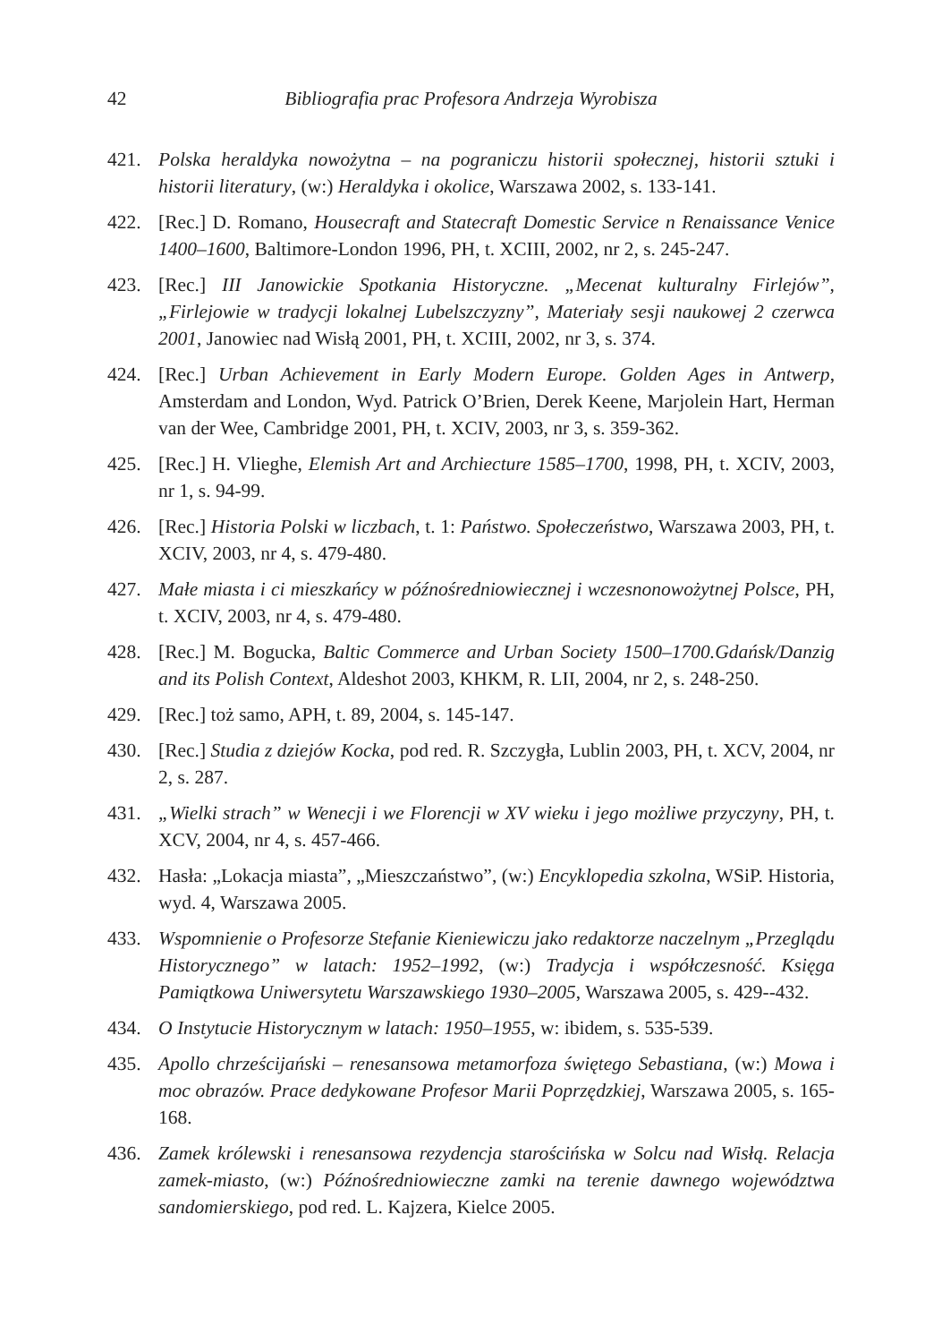42 Bibliografia prac Profesora Andrzeja Wyrobisza
421. Polska heraldyka nowożytna – na pograniczu historii społecznej, historii sztuki i historii literatury, (w:) Heraldyka i okolice, Warszawa 2002, s. 133-141.
422. [Rec.] D. Romano, Housecraft and Statecraft Domestic Service n Renaissance Venice 1400–1600, Baltimore-London 1996, PH, t. XCIII, 2002, nr 2, s. 245-247.
423. [Rec.] III Janowickie Spotkania Historyczne. „Mecenat kulturalny Firlejów”, „Firlejowie w tradycji lokalnej Lubelszczyzny”, Materiały sesji naukowej 2 czerwca 2001, Janowiec nad Wisłą 2001, PH, t. XCIII, 2002, nr 3, s. 374.
424. [Rec.] Urban Achievement in Early Modern Europe. Golden Ages in Antwerp, Amsterdam and London, Wyd. Patrick O’Brien, Derek Keene, Marjolein Hart, Herman van der Wee, Cambridge 2001, PH, t. XCIV, 2003, nr 3, s. 359-362.
425. [Rec.] H. Vlieghe, Elemish Art and Archiecture 1585–1700, 1998, PH, t. XCIV, 2003, nr 1, s. 94-99.
426. [Rec.] Historia Polski w liczbach, t. 1: Państwo. Społeczeństwo, Warszawa 2003, PH, t. XCIV, 2003, nr 4, s. 479-480.
427. Małe miasta i ci mieszkańcy w późnośredniowiecznej i wczesnonowożytnej Polsce, PH, t. XCIV, 2003, nr 4, s. 479-480.
428. [Rec.] M. Bogucka, Baltic Commerce and Urban Society 1500–1700.Gdańsk/Danzig and its Polish Context, Aldeshot 2003, KHKM, R. LII, 2004, nr 2, s. 248-250.
429. [Rec.] toż samo, APH, t. 89, 2004, s. 145-147.
430. [Rec.] Studia z dziejów Kocka, pod red. R. Szczygła, Lublin 2003, PH, t. XCV, 2004, nr 2, s. 287.
431. „Wielki strach” w Wenecji i we Florencji w XV wieku i jego możliwe przyczyny, PH, t. XCV, 2004, nr 4, s. 457-466.
432. Hasła: „Lokacja miasta”, „Mieszczaństwo”, (w:) Encyklopedia szkolna, WSiP. Historia, wyd. 4, Warszawa 2005.
433. Wspomnienie o Profesorze Stefanie Kieniewiczu jako redaktorze naczelnym „Przeglądu Historycznego” w latach: 1952–1992, (w:) Tradycja i współczesność. Księga Pamiątkowa Uniwersytetu Warszawskiego 1930–2005, Warszawa 2005, s. 429--432.
434. O Instytucie Historycznym w latach: 1950–1955, w: ibidem, s. 535-539.
435. Apollo chrześcijański – renesansowa metamorfoza świętego Sebastiana, (w:) Mowa i moc obrazów. Prace dedykowane Profesor Marii Poprzędzkiej, Warszawa 2005, s. 165-168.
436. Zamek królewski i renesansowa rezydencja starościńska w Solcu nad Wisłą. Relacja zamek-miasto, (w:) Późnośredniowieczne zamki na terenie dawnego województwa sandomierskiego, pod red. L. Kajzera, Kielce 2005.